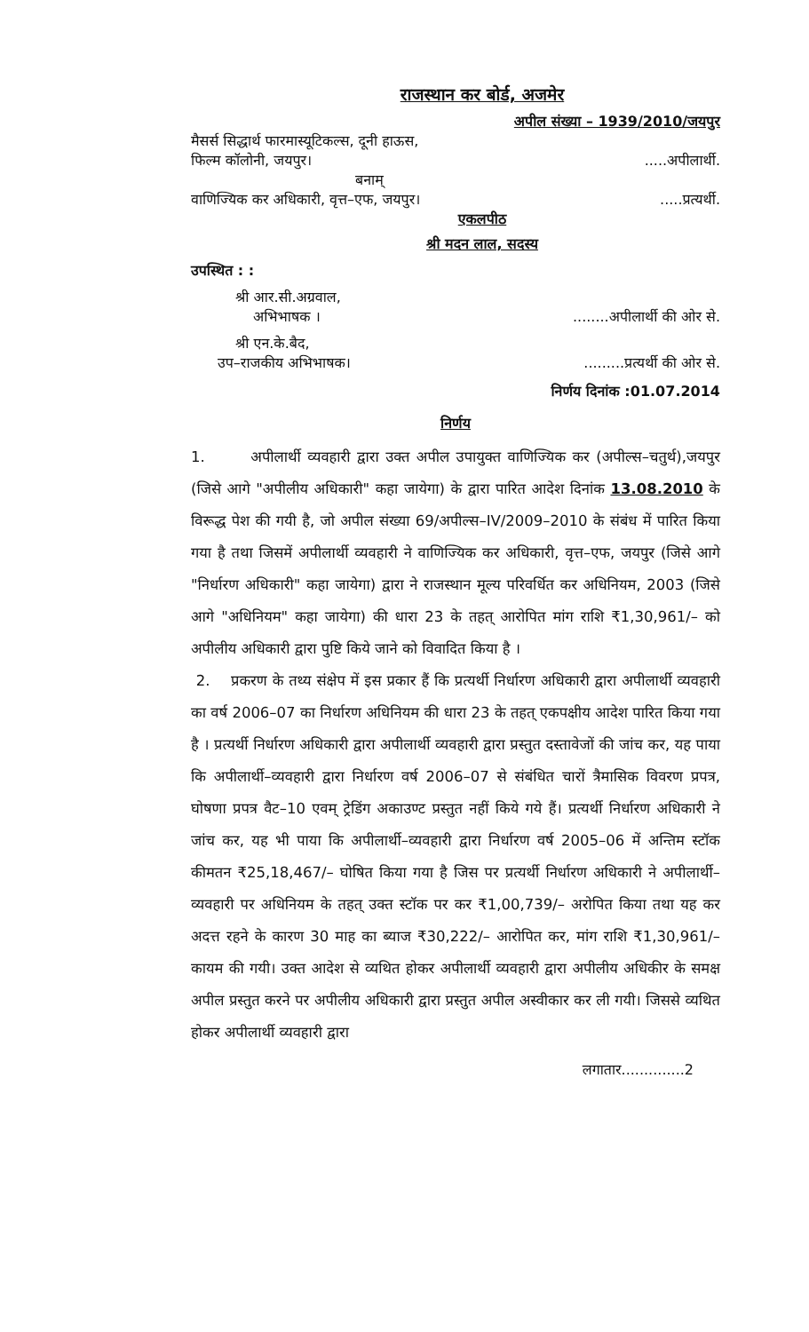राजस्थान कर बोर्ड, अजमेर
अपील संख्या – 1939/2010/जयपुर
मैसर्स सिद्धार्थ फारमास्यूटिकल्स, दूनी हाऊस,
फिल्म कॉलोनी, जयपुर।.....अपीलार्थी.
बनाम्
वाणिज्यिक कर अधिकारी, वृत्त–एफ, जयपुर।.....प्रत्यर्थी.
एकलपीठ
श्री मदन लाल, सदस्य
उपस्थित : :
श्री आर.सी.अग्रवाल,
अभिभाषक ।........अपीलार्थी की ओर से.
श्री एन.के.बैद,
उप–राजकीय अभिभाषक।.........प्रत्यर्थी की ओर से.
निर्णय दिनांक :01.07.2014
निर्णय
1. अपीलार्थी व्यवहारी द्वारा उक्त अपील उपायुक्त वाणिज्यिक कर (अपील्स–चतुर्थ),जयपुर (जिसे आगे "अपीलीय अधिकारी" कहा जायेगा) के द्वारा पारित आदेश दिनांक 13.08.2010 के विरूद्ध पेश की गयी है, जो अपील संख्या 69/अपील्स–IV/2009–2010 के संबंध में पारित किया गया है तथा जिसमें अपीलार्थी व्यवहारी ने वाणिज्यिक कर अधिकारी, वृत्त–एफ, जयपुर (जिसे आगे "निर्धारण अधिकारी" कहा जायेगा) द्वारा ने राजस्थान मूल्य परिवर्धित कर अधिनियम, 2003 (जिसे आगे "अधिनियम" कहा जायेगा) की धारा 23 के तहत् आरोपित मांग राशि ₹1,30,961/– को अपीलीय अधिकारी द्वारा पुष्टि किये जाने को विवादित किया है ।
2. प्रकरण के तथ्य संक्षेप में इस प्रकार हैं कि प्रत्यर्थी निर्धारण अधिकारी द्वारा अपीलार्थी व्यवहारी का वर्ष 2006–07 का निर्धारण अधिनियम की धारा 23 के तहत् एकपक्षीय आदेश पारित किया गया है । प्रत्यर्थी निर्धारण अधिकारी द्वारा अपीलार्थी व्यवहारी द्वारा प्रस्तुत दस्तावेजों की जांच कर, यह पाया कि अपीलार्थी–व्यवहारी द्वारा निर्धारण वर्ष 2006–07 से संबंधित चारों त्रैमासिक विवरण प्रपत्र, घोषणा प्रपत्र वैट–10 एवम् ट्रेडिंग अकाउण्ट प्रस्तुत नहीं किये गये हैं। प्रत्यर्थी निर्धारण अधिकारी ने जांच कर, यह भी पाया कि अपीलार्थी–व्यवहारी द्वारा निर्धारण वर्ष 2005–06 में अन्तिम स्टॉक कीमतन ₹25,18,467/– घोषित किया गया है जिस पर प्रत्यर्थी निर्धारण अधिकारी ने अपीलार्थी–व्यवहारी पर अधिनियम के तहत् उक्त स्टॉक पर कर ₹1,00,739/– अरोपित किया तथा यह कर अदत्त रहने के कारण 30 माह का ब्याज ₹30,222/– आरोपित कर, मांग राशि ₹1,30,961/– कायम की गयी। उक्त आदेश से व्यथित होकर अपीलार्थी व्यवहारी द्वारा अपीलीय अधिकीर के समक्ष अपील प्रस्तुत करने पर अपीलीय अधिकारी द्वारा प्रस्तुत अपील अस्वीकार कर ली गयी। जिससे व्यथित होकर अपीलार्थी व्यवहारी द्वारा
लगातार..............2